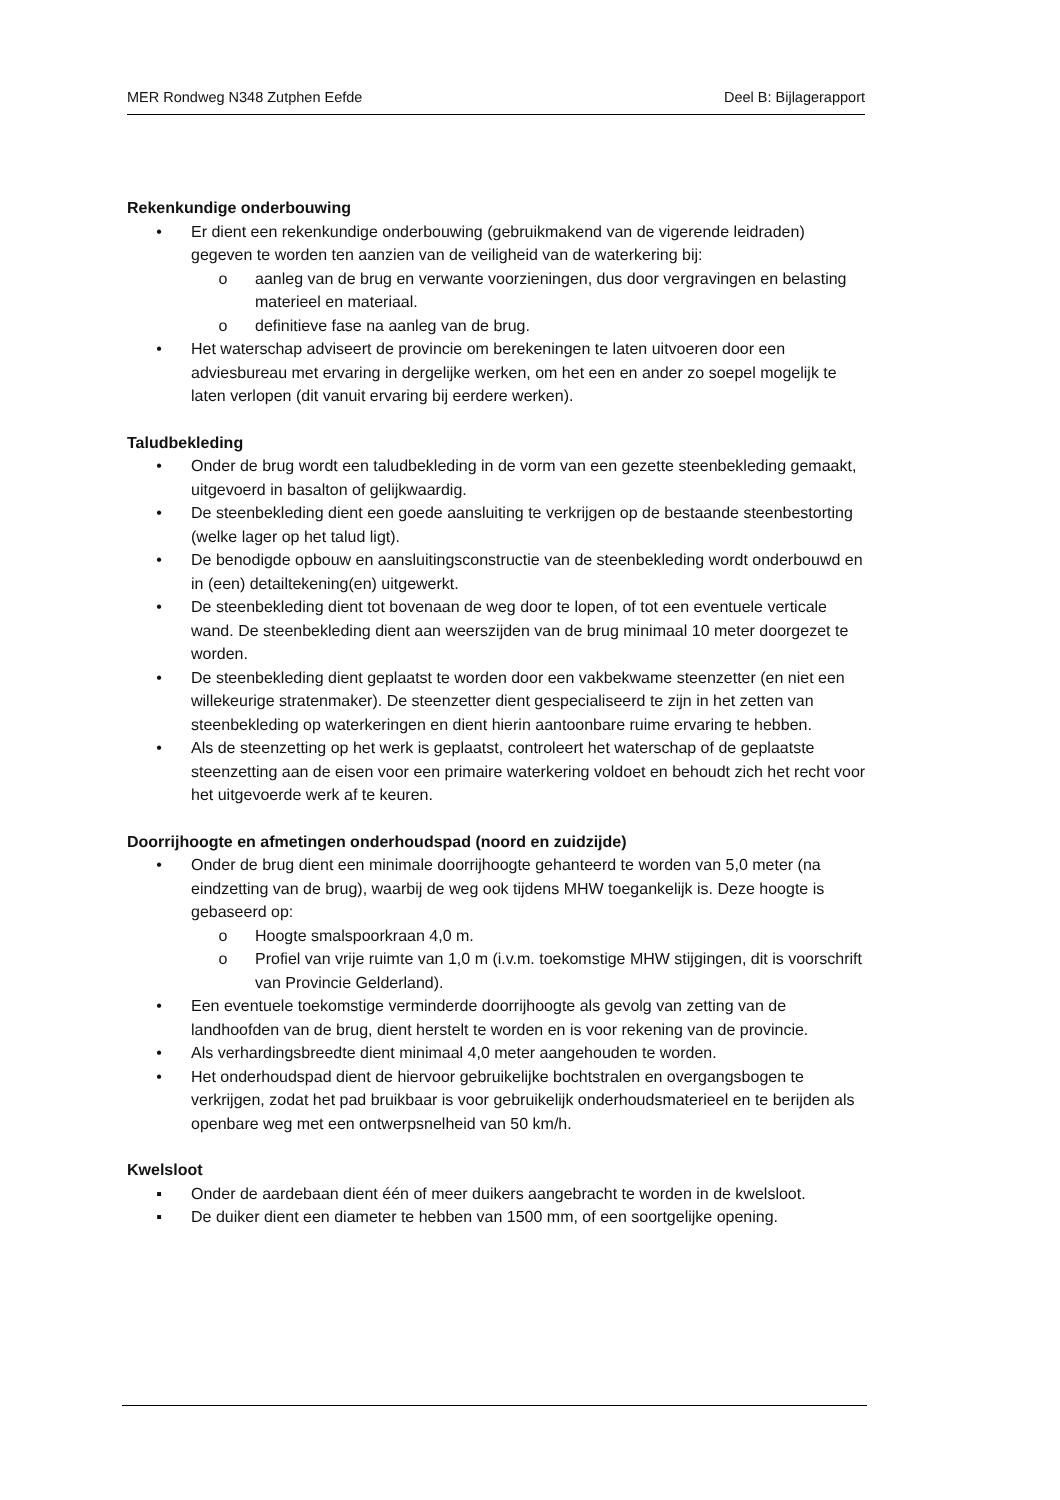MER Rondweg N348 Zutphen Eefde Deel B: Bijlagerapport
Rekenkundige onderbouwing
• Er dient een rekenkundige onderbouwing (gebruikmakend van de vigerende leidraden) gegeven te worden ten aanzien van de veiligheid van de waterkering bij:
o aanleg van de brug en verwante voorzieningen, dus door vergravingen en belasting materieel en materiaal.
o definitieve fase na aanleg van de brug.
• Het waterschap adviseert de provincie om berekeningen te laten uitvoeren door een adviesbureau met ervaring in dergelijke werken, om het een en ander zo soepel mogelijk te laten verlopen (dit vanuit ervaring bij eerdere werken).
Taludbekleding
• Onder de brug wordt een taludbekleding in de vorm van een gezette steenbekleding gemaakt, uitgevoerd in basalton of gelijkwaardig.
• De steenbekleding dient een goede aansluiting te verkrijgen op de bestaande steenbestorting (welke lager op het talud ligt).
• De benodigde opbouw en aansluitingsconstructie van de steenbekleding wordt onderbouwd en in (een) detailtekening(en) uitgewerkt.
• De steenbekleding dient tot bovenaan de weg door te lopen, of tot een eventuele verticale wand. De steenbekleding dient aan weerszijden van de brug minimaal 10 meter doorgezet te worden.
• De steenbekleding dient geplaatst te worden door een vakbekwame steenzetter (en niet een willekeurige stratenmaker). De steenzetter dient gespecialiseerd te zijn in het zetten van steenbekleding op waterkeringen en dient hierin aantoonbare ruime ervaring te hebben.
• Als de steenzetting op het werk is geplaatst, controleert het waterschap of de geplaatste steenzetting aan de eisen voor een primaire waterkering voldoet en behoudt zich het recht voor het uitgevoerde werk af te keuren.
Doorrijhoogte en afmetingen onderhoudspad (noord en zuidzijde)
• Onder de brug dient een minimale doorrijhoogte gehanteerd te worden van 5,0 meter (na eindzetting van de brug), waarbij de weg ook tijdens MHW toegankelijk is. Deze hoogte is gebaseerd op:
o Hoogte smalspoorkraan 4,0 m.
o Profiel van vrije ruimte van 1,0 m (i.v.m. toekomstige MHW stijgingen, dit is voorschrift van Provincie Gelderland).
• Een eventuele toekomstige verminderde doorrijhoogte als gevolg van zetting van de landhoofden van de brug, dient herstelt te worden en is voor rekening van de provincie.
• Als verhardingsbreedte dient minimaal 4,0 meter aangehouden te worden.
• Het onderhoudspad dient de hiervoor gebruikelijke bochtstralen en overgangsbogen te verkrijgen, zodat het pad bruikbaar is voor gebruikelijk onderhoudsmaterieel en te berijden als openbare weg met een ontwerpsnelheid van 50 km/h.
Kwelsloot
▪ Onder de aardebaan dient één of meer duikers aangebracht te worden in de kwelsloot.
▪ De duiker dient een diameter te hebben van 1500 mm, of een soortgelijke opening.